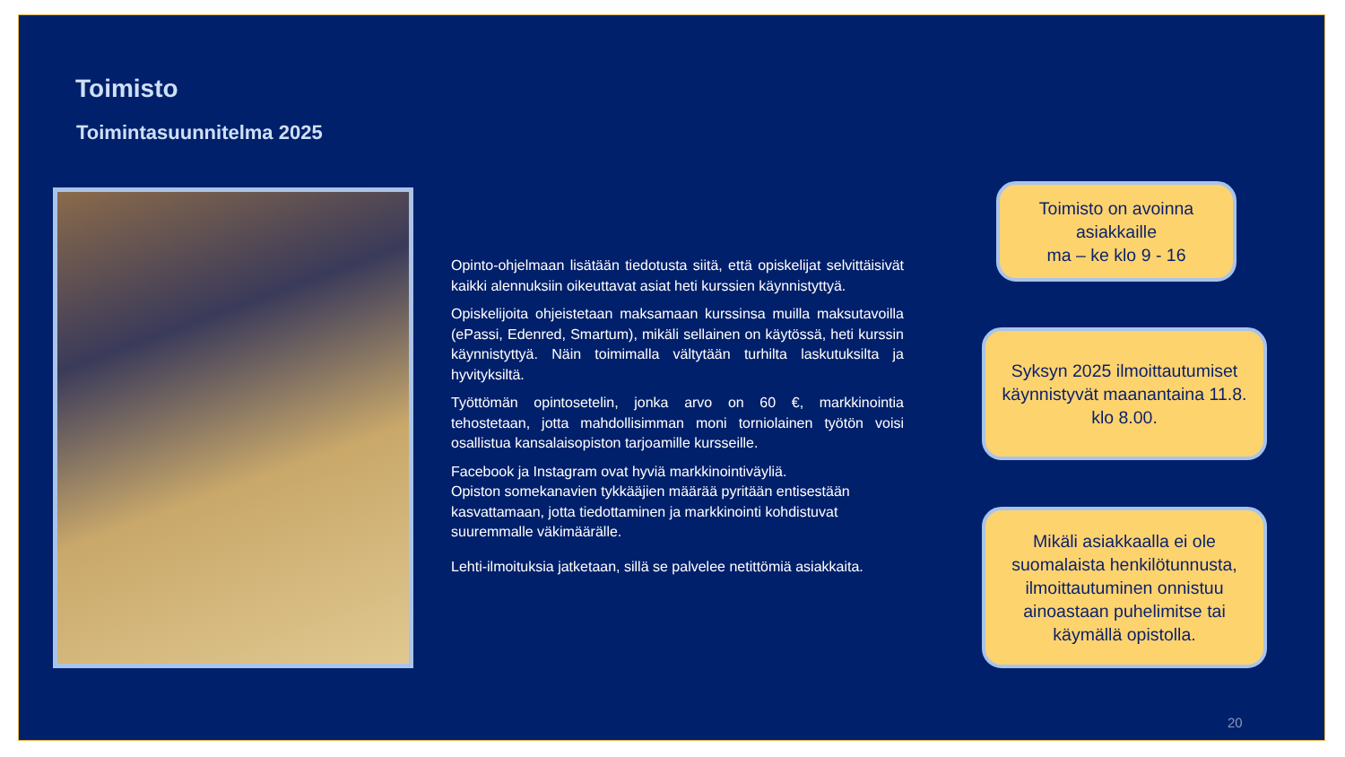Toimisto
Toimintasuunnitelma 2025
Opinto-ohjelmaan lisätään tiedotusta siitä, että opiskelijat selvittäisivät kaikki alennuksiin oikeuttavat asiat heti kurssien käynnistyttyä.
Opiskelijoita ohjeistetaan maksamaan kurssinsa muilla maksutavoilla (ePassi, Edenred, Smartum), mikäli sellainen on käytössä, heti kurssin käynnistyttyä. Näin toimimalla vältytään turhilta laskutuksilta ja hyvityksiltä.
Työttömän opintosetelin, jonka arvo on 60 €, markkinointia tehostetaan, jotta mahdollisimman moni torniolainen työtön voisi osallistua kansalaisopiston tarjoamille kursseille.
Facebook ja Instagram ovat hyviä markkinointiväyliä.
Opiston somekanavien tykkääjien määrää pyritään entisestään kasvattamaan, jotta tiedottaminen ja markkinointi kohdistuvat suuremmalle väkimäärälle.
Lehti-ilmoituksia jatketaan, sillä se palvelee netittömiä asiakkaita.
Toimisto on avoinna asiakkaille
ma – ke klo 9 - 16
Syksyn 2025 ilmoittautumiset käynnistyvät maanantaina 11.8. klo 8.00.
Mikäli asiakkaalla ei ole suomalaista henkilötunnusta, ilmoittautuminen onnistuu ainoastaan puhelimitse tai käymällä opistolla.
20